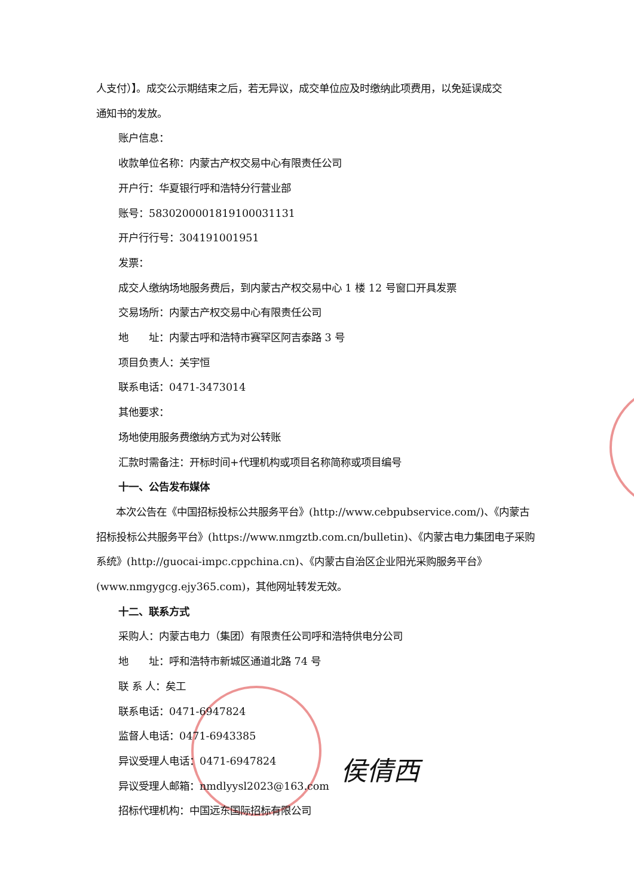人支付）】。成交公示期结束之后，若无异议，成交单位应及时缴纳此项费用，以免延误成交
通知书的发放。
账户信息：
收款单位名称：内蒙古产权交易中心有限责任公司
开户行：华夏银行呼和浩特分行营业部
账号：58302000018191000311​31
开户行行号：304191001951
发票：
成交人缴纳场地服务费后，到内蒙古产权交易中心 1 楼 12 号窗口开具发票
交易场所：内蒙古产权交易中心有限责任公司
地　　址：内蒙古呼和浩特市赛罕区阿吉泰路 3 号
项目负责人：关宇恒
联系电话：0471-3473014
其他要求：
场地使用服务费缴纳方式为对公转账
汇款时需备注：开标时间+代理机构或项目名称简称或项目编号
十一、公告发布媒体
本次公告在《中国招标投标公共服务平台》(http://www.cebpubservice.com/)、《内蒙古招标投标公共服务平台》(https://www.nmgztb.com.cn/bulletin)、《内蒙古电力集团电子采购系统》(http://guocai-impc.cppchina.cn)、《内蒙古自治区企业阳光采购服务平台》(www.nmgygcg.ejy365.com)，其他网址转发无效。
十二、联系方式
采购人：内蒙古电力（集团）有限责任公司呼和浩特供电分公司
地　　址：呼和浩特市新城区通道北路 74 号
联 系 人：矣工
联系电话：0471-6947824
监督人电话：0471-6943385
异议受理人电话：0471-6947824
异议受理人邮箱：nmdlyysl2023@163.com
招标代理机构：中国远东国际招标有限公司
侯倩西